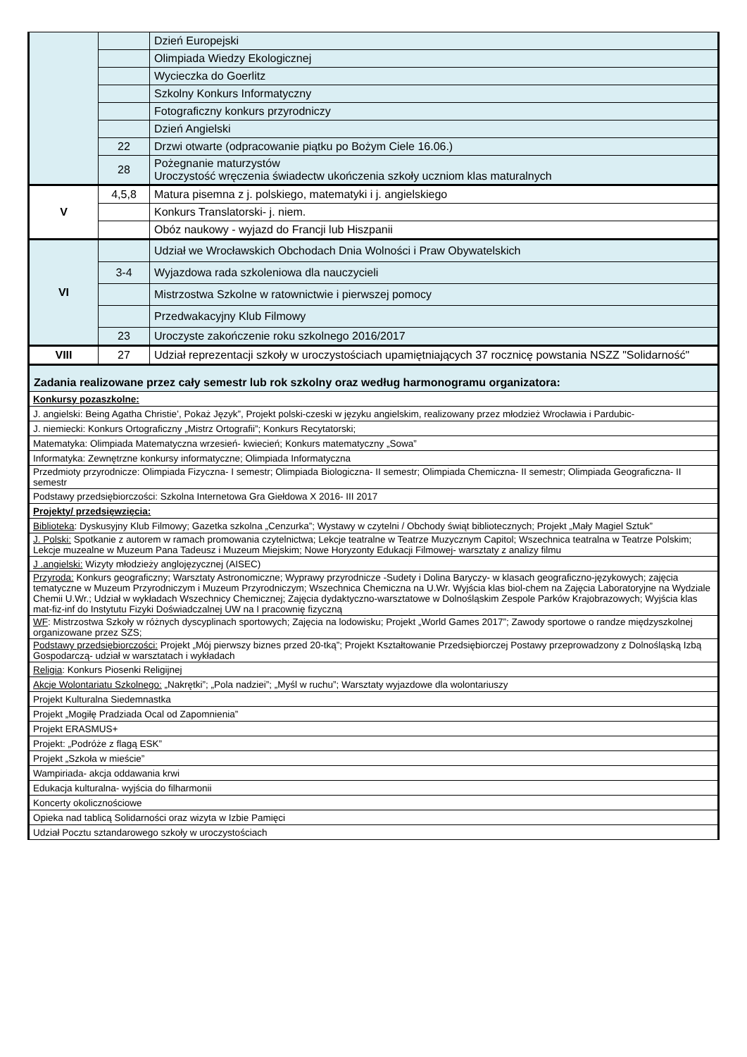| | | Dzień Europejski |
| | | Olimpiada Wiedzy Ekologicznej |
| | | Wycieczka do Goerlitz |
| | | Szkolny Konkurs Informatyczny |
| | | Fotograficzny konkurs przyrodniczy |
| | | Dzień Angielski |
| | 22 | Drzwi otwarte (odpracowanie piątku po Bożym Ciele 16.06.) |
| | 28 | Pożegnanie maturzystów Uroczystość wręczenia świadectw ukończenia szkoły uczniom klas maturalnych |
| V | 4,5,8 | Matura pisemna z j. polskiego, matematyki i j. angielskiego |
| | | Konkurs Translatorski- j. niem. |
| | | Obóz naukowy - wyjazd do Francji lub Hiszpanii |
| VI | | Udział we Wrocławskich Obchodach Dnia Wolności i Praw Obywatelskich |
| | 3-4 | Wyjazdowa rada szkoleniowa dla nauczycieli |
| | | Mistrzostwa Szkolne w ratownictwie i pierwszej pomocy |
| | | Przedwakacyjny Klub Filmowy |
| | 23 | Uroczyste zakończenie roku szkolnego 2016/2017 |
| VIII | 27 | Udział reprezentacji szkoły w uroczystościach upamiętniających 37 rocznicę powstania NSZZ "Solidarność" |
| Zadania realizowane przez cały semestr lub rok szkolny oraz według harmonogramu organizatora: | | |
| Konkursy pozaszkolne: | | |
| J. angielski: Being Agatha Christie’, Pokaż Język”, Projekt polski-czeski w języku angielskim, realizowany przez młodzież Wrocławia i Pardubic- | | |
| J. niemiecki: Konkurs Ortograficzny „Mistrz Ortografii”; Konkurs Recytatorski; | | |
| Matematyka: Olimpiada Matematyczna wrzesień- kwiecień; Konkurs matematyczny „Sowa” | | |
| Informatyka: Zewnętrzne konkursy informatyczne; Olimpiada Informatyczna | | |
| Przedmioty przyrodnicze: Olimpiada Fizyczna- I semestr; Olimpiada Biologiczna- II semestr; Olimpiada Chemiczna- II semestr; Olimpiada Geograficzna- II semestr | | |
| Podstawy przedsiębiorczości: Szkolna Internetowa Gra Giełdowa X 2016- III 2017 | | |
| Projekty/ przedsięwzięcia: | | |
| Biblioteka : Dyskusyjny Klub Filmowy; Gazetka szkolna „Cenzurka”; Wystawy w czytelni / Obchody świąt bibliotecznych; Projekt „Mały Magiel Sztuk” | | |
| J. Polski: Spotkanie z autorem w ramach promowania czytelnictwa; Lekcje teatralne w Teatrze Muzycznym Capitol; Wszechnica teatralna w Teatrze Polskim; Lekcje muzealne w Muzeum Pana Tadeusz i Muzeum Miejskim; Nowe Horyzonty Edukacji Filmowej- warsztaty z analizy filmu | | |
| J .angielski: Wizyty młodzieży anglojęzycznej (AISEC) | | |
| Przyroda: Konkurs geograficzny; Warsztaty Astronomiczne; Wyprawy przyrodnicze -Sudety i Dolina Baryczy- w klasach geograficzno-językowych; zajęcia tematyczne w Muzeum Przyrodniczym i Muzeum Przyrodniczym; Wszechnica Chemiczna na U.Wr. Wyjścia klas biol-chem na Zajęcia Laboratoryjne na Wydziale Chemii U.Wr.; Udział w wykładach Wszechnicy Chemicznej; Zajęcia dydaktyczno-warsztatowe w Dolnośląskim Zespole Parków Krajobrazowych; Wyjścia klas mat-fiz-inf do Instytutu Fizyki Doświadczalnej UW na I pracownię fizyczną | | |
| WF : Mistrzostwa Szkoły w różnych dyscyplinach sportowych; Zajęcia na lodowisku; Projekt „World Games 2017”; Zawody sportowe o randze międzyszkolnej organizowane przez SZS; | | |
| Podstawy przedsiębiorczości: Projekt „Mój pierwszy biznes przed 20-tką”; Projekt Kształtowanie Przedsiębiorczej Postawy przeprowadzony z Dolnośląską Izbą Gospodarczą- udział w warsztatach i wykładach | | |
| Religia : Konkurs Piosenki Religijnej | | |
| Akcje Wolontariatu Szkolnego: „Nakrętki”; „Pola nadziei”; „Myśl w ruchu”; Warsztaty wyjazdowe dla wolontariuszy | | |
| Projekt Kulturalna Siedemnastka | | |
| Projekt „Mogiłę Pradziada Ocal od Zapomnienia” | | |
| Projekt ERASMUS+ | | |
| Projekt: „Podróże z flagą ESK” | | |
| Projekt „Szkoła w mieście” | | |
| Wampiriada- akcja oddawania krwi | | |
| Edukacja kulturalna- wyjścia do filharmonii | | |
| Koncerty okolicznościowe | | |
| Opieka nad tablicą Solidarności oraz wizyta w Izbie Pamięci | | |
| Udział Pocztu sztandarowego szkoły w uroczystościach | | |